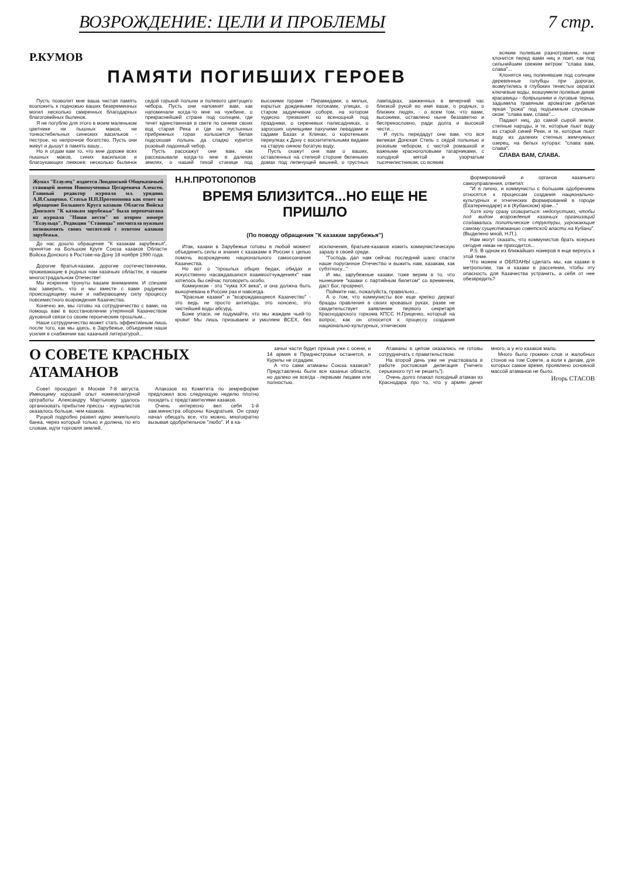ВОЗРОЖДЕНИЕ: ЦЕЛИ И ПРОБЛЕМЫ 7 стр.
Р.КУМОВ
ПАМЯТИ ПОГИБШИХ ГЕРОЕВ
Пусть позволит мне ваша чистая память возложить к подножью ваших безвременных могил несколько смиренных благодарных благоговейных былинок.
Я не погублю для этого в моем маленьком цветнике ни пышных маков, ни тонкостебельных синеоких васильков - пестрое, но непрочное богатство. Пусть они живут и дышут в память вашу...
Но я отдам вам то, что мне дороже всех пышных маков, синих васильков и благоухающих левкоев: несколько былинок седой горькой полыни и полевого цветущего чебора. Пусть они напомнят вам, как напоминали когда-то мне на чужбине, о прекраснейшей стране под солнцем, где течет единственная в свете по синеве своих вод старая Река и где на пустынных прибрежных горах колышется белая подсохшая полынь да сладко курится розовый ладонный чебор.
Пусть расскажут они вам, как рассказывали когда-то мне в далеких землях, о нашей тихой станице под высокими горами - Пирамидами, о милых, изрытых дождевыми потоками, улицах, о старом задумчивом соборе, на котором чудесно трезвонят ко всенощной под праздники, о сиреневых палисадниках, о заросших шумящими пахучими левадами и садами Базах и Клинах, о коротеньких переулках к Дону с восхитительными видами на старую синюю богатую воду.
Пусть скажут они вам о ваших, оставленных на степной стороне беленьких домах под лепечущей вишней, о грустных лампадках, зажженных в вечерний час близкой рукой во имя ваше, о родных, о близких людях, - о всем том, что вами, высокими, оставлено ныне беззаветно и беспрекословно, ради долга и высокой чести...
И пусть передадут они вам, что вся великая Донская Степь с седой полынью и розовым чебором, с чистой ромашкой и важными красноголовыми татарниками, с холодной мятой и узорчатым тысячелистником, со всяким
всяким полевым разнотравием, ныне клонится перед вами ниц и поет, как под сильнейшим свежим ветром: "слава вам, слава"...
Клонятся ниц полинявшие под солнцем деревянные голубцы при дорогах, возмутились в глубоких тенистых оврагах ключевые воды, возшумели полевые дикие красавицы - боярышники и луговые терны, задымила травяным ароматом дебелая яркая "рожа" под подъемным слуховым оком: "слава вам, слава"...
Падают ниц, до самой сырой земли, степные народы, и те, которые пьют воду из старой синей Реки, и те, которые пьют воду из далеких степных жемчужных озерец, на белых хуторах: "слава вам, слава".
СЛАВА ВАМ, СЛАВА.
Жунал "Есаулец" издается Лондонской Общеказачьей станицей имени Новомученика Цесаревича Алексея. Главный редактор журнала мл. урядник А.И.Сыщенко. Статья Н.Н.Протопопова как ответ на обращение Большого Круга казаков Области Войска Донского "К казакам зарубежья" была перепечатана из журнала "Наши вести" во втором номере "Есаульца". Редакция "Станицы" посчитала нужным познакомить своих читателей с ответом казаков зарубежья.
До нас дошло обращение "К казакам зарубежья", принятое на Большом Круге Союза казаков Области Войска Донского в Ростове-на-Дону 18 ноября 1990 года.
Дорогие братья-казаки, дорогие соотечественники, проживающие в родных нам казачьих областях, в нашем многострадальном Отечестве!
Мы искренне тронуты вашим вниманием. И спешим вас заверить, что и мы вместе с вами радуемся происходящему ныне и набирающему силу процессу повсеместного возрождения Казачества.
Конечно же, мы готовы на сотрудничество с вами, на помощь вам в восстановлении утерянной Казачеством духовной связи со своим героическим прошлым...
Наше сотрудничество может стать эффективным лишь после того, как мы здесь, в Зарубежье, объединим наши усилия в снабжении вас казачьей литературой...
Н.Н.ПРОТОПОПОВ
ВРЕМЯ БЛИЗИТСЯ...НО ЕЩЕ НЕ ПРИШЛО
(По поводу обращения "К казакам зарубежья")
Итак, казаки в Зарубежьи готовы в любой момент объединить силы и знания с казаками в России с целью помочь возрождению национального самосознания Казачества.
Но вот о "прошлых общих бедах, обидах и искусственно насаждавшихся взаимоотчуждениях" нам хотелось бы сейчас поговорить особо.
Коммунизм - это "чума XX века", и она должна быть выкорчевана в России раз и навсегда.
"Красные казаки" и "возрождающееся Казачество" - это ведь не просто антиподы, это нонсенс, это чистейшей воды абсурд.
Боже упаси, не подумайте, что мы жаждем чьей-то крови! Мы лишь призываем и умоляем ВСЕХ, без исключения, братьев-казаков изжить коммунистическую заразу в своей среде.
"Господь дал нам сейчас последний шанс спасти наше поруганное Отечество и выжить нам, казакам, как субэтносу..."
И мы, зарубежные казаки, тоже верим в то, что нынешние "казаки с партийным билетом" со временем, даст Бог, прозреют.
Поймите нас, пожалуйста, правильно...
А о том, что коммунисты все еще крепко держат бразды правления в своих кровавых руках, разве не свидетельствует заявление первого секретаря Краснодарского горкома КПСС Н.Гриценко, который на вопрос, как он относится к процессу создания национально-культурных, этнических
формирований и органов казачьего самоуправления, ответил:
"И я лично, и коммунисты с большим одобрением относятся к процессам создания национально-культурных и этнических формирований в городе (Екатеринодаре) и в (Кубанском) крае..."
Хотя хочу сразу оговориться: недопустимо, чтобы под видом возрождения казачьих организаций создавались политические структуры, угрожающие самому существованию советской власти на Кубани". (Выделено мной, Н.П.).
Нам могут сказать, что коммунистов брать всерьез сегодня никак не приходится...
P.S. В одном из ближайших номеров я еще вернусь к этой теме.
Что можем и ОБЯЗАНЫ сделать мы, как казаки в метрополии, так и казаки в рассеянии, чтобы эту опасность для Казачества устранить, а себя от нее обезвредить?
О СОВЕТЕ КРАСНЫХ АТАМАНОВ
Совет проходил в Москве 7-8 августа. Имеющему хороший опыт номенклатурной оргработы Александру Мартынову удалось организовать прибытие прессы - журналистов оказалось больше, чем казаков.
Руцкой подробно развил идею земельного банка, через который только и должна, по его словам, идти торговля землей.
Алакозов из Комитета по земреформе предложил всю следующую неделю плотно посидеть с представителями казаков.
Очень интересно вел себя 1-й зам.министра обороны Кондратьев. Он сразу начал обещать все, что можно, многократно вызывая одобрительное "любо". И в ка-
зачьи части будет призыв уже с осени, и 14 армия в Приднестровье останется, и Курилы не отдадим.
А что сами атаманы Союза казаков? Представлены были все казачьи области, но далеко не всегда - первыми лицами или полностью.
Атаманы в целом оказались не готовы сотрудничать с правительством.
На второй день уже не участвовала в работе ростовская делегация ("ничего серьезного тут не решить").
Очень долго плакал походный атаман из Краснодара про то, что у армян денег много, а у его казаков мало.
Много было громких слов и жалобных стонов на том Совете, а воли к делам, для которых самое время, проявлено основной массой атаманов не было.
Игорь СТАСОВ